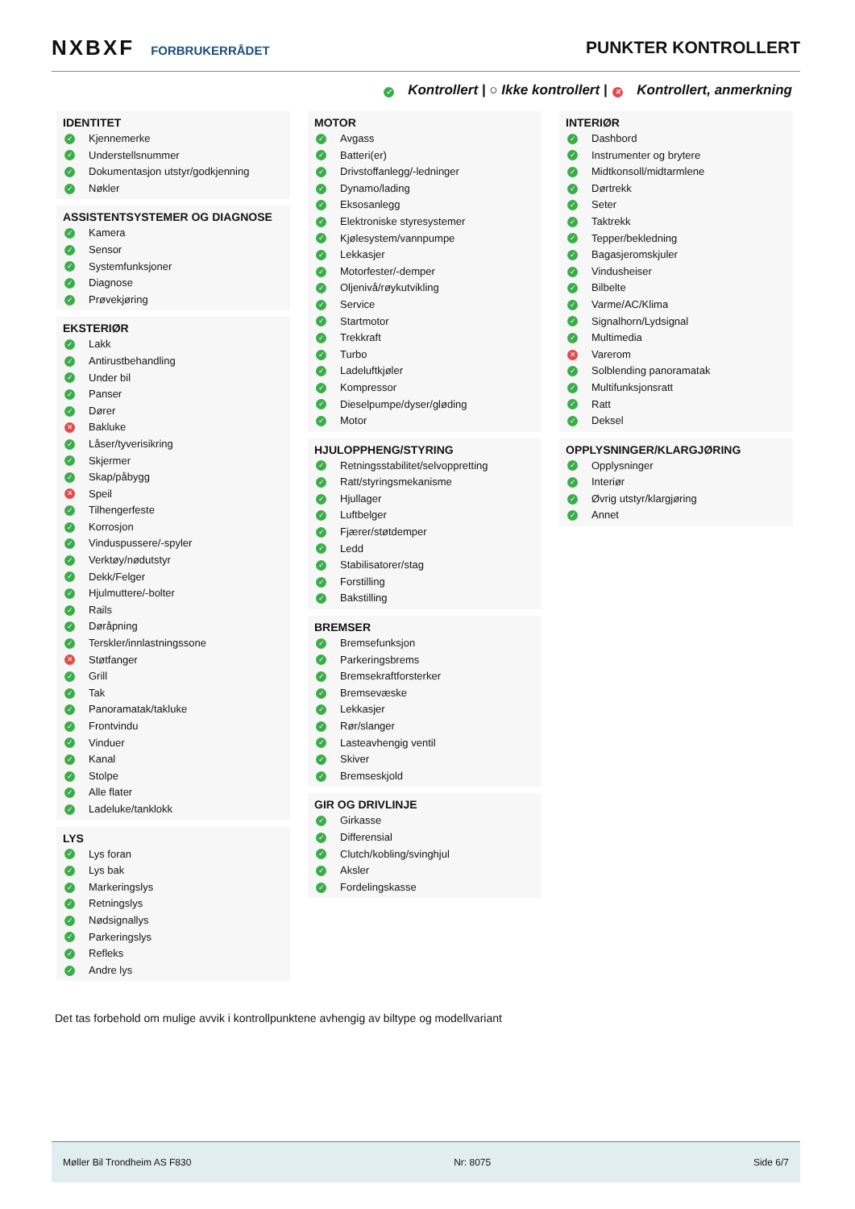NXBXF FORBRUKERRÅDET
PUNKTER KONTROLLERT
✓ Kontrollert | ○ Ikke kontrollert | ✕ Kontrollert, anmerkning
IDENTITET
✓ Kjennemerke
✓ Understellsnummer
✓ Dokumentasjon utstyr/godkjenning
✓ Nøkler
ASSISTENTSYSTEMER OG DIAGNOSE
✓ Kamera
✓ Sensor
✓ Systemfunksjoner
✓ Diagnose
✓ Prøvekjøring
EKSTERIØR
✓ Lakk
✓ Antirustbehandling
✓ Under bil
✓ Panser
✓ Dører
✕ Bakluke
✓ Låser/tyverisikring
✓ Skjermer
✓ Skap/påbygg
✕ Speil
✓ Tilhengerfeste
✓ Korrosjon
✓ Vinduspussere/-spyler
✓ Verktøy/nødutstyr
✓ Dekk/Felger
✓ Hjulmuttere/-bolter
✓ Rails
✓ Døråpning
✓ Terskler/innlastningssone
✕ Støtfanger
✓ Grill
✓ Tak
✓ Panoramatak/takluke
✓ Frontvindu
✓ Vinduer
✓ Kanal
✓ Stolpe
✓ Alle flater
✓ Ladeluke/tanklokk
LYS
✓ Lys foran
✓ Lys bak
✓ Markeringslys
✓ Retningslys
✓ Nødsignallys
✓ Parkeringslys
✓ Refleks
✓ Andre lys
MOTOR
✓ Avgass
✓ Batteri(er)
✓ Drivstoffanlegg/-ledninger
✓ Dynamo/lading
✓ Eksosanlegg
✓ Elektroniske styresystemer
✓ Kjølesystem/vannpumpe
✓ Lekkasjer
✓ Motorfester/-demper
✓ Oljenivå/røykutvikling
✓ Service
✓ Startmotor
✓ Trekkraft
✓ Turbo
✓ Ladeluftkjøler
✓ Kompressor
✓ Dieselpumpe/dyser/gløding
✓ Motor
HJULOPPHENG/STYRING
✓ Retningsstabilitet/selvoppretting
✓ Ratt/styringsmekanisme
✓ Hjullager
✓ Luftbelger
✓ Fjærer/støtdemper
✓ Ledd
✓ Stabilisatorer/stag
✓ Forstilling
✓ Bakstilling
BREMSER
✓ Bremsefunksjon
✓ Parkeringsbrems
✓ Bremsekraftforsterker
✓ Bremsevæske
✓ Lekkasjer
✓ Rør/slanger
✓ Lasteavhengig ventil
✓ Skiver
✓ Bremseskjold
GIR OG DRIVLINJE
✓ Girkasse
✓ Differensial
✓ Clutch/kobling/svinghjul
✓ Aksler
✓ Fordelingskasse
INTERIØR
✓ Dashbord
✓ Instrumenter og brytere
✓ Midtkonsoll/midtarmlene
✓ Dørtrekk
✓ Seter
✓ Taktrekk
✓ Tepper/bekledning
✓ Bagasjeromskjuler
✓ Vindusheiser
✓ Bilbelte
✓ Varme/AC/Klima
✓ Signalhorn/Lydsignal
✓ Multimedia
✕ Varerom
✓ Solblending panoramatak
✓ Multifunksjonsratt
✓ Ratt
✓ Deksel
OPPLYSNINGER/KLARGJØRING
✓ Opplysninger
✓ Interiør
✓ Øvrig utstyr/klargjøring
✓ Annet
Det tas forbehold om mulige avvik i kontrollpunktene avhengig av biltype og modellvariant
Møller Bil Trondheim AS F830 Nr: 8075 Side 6/7